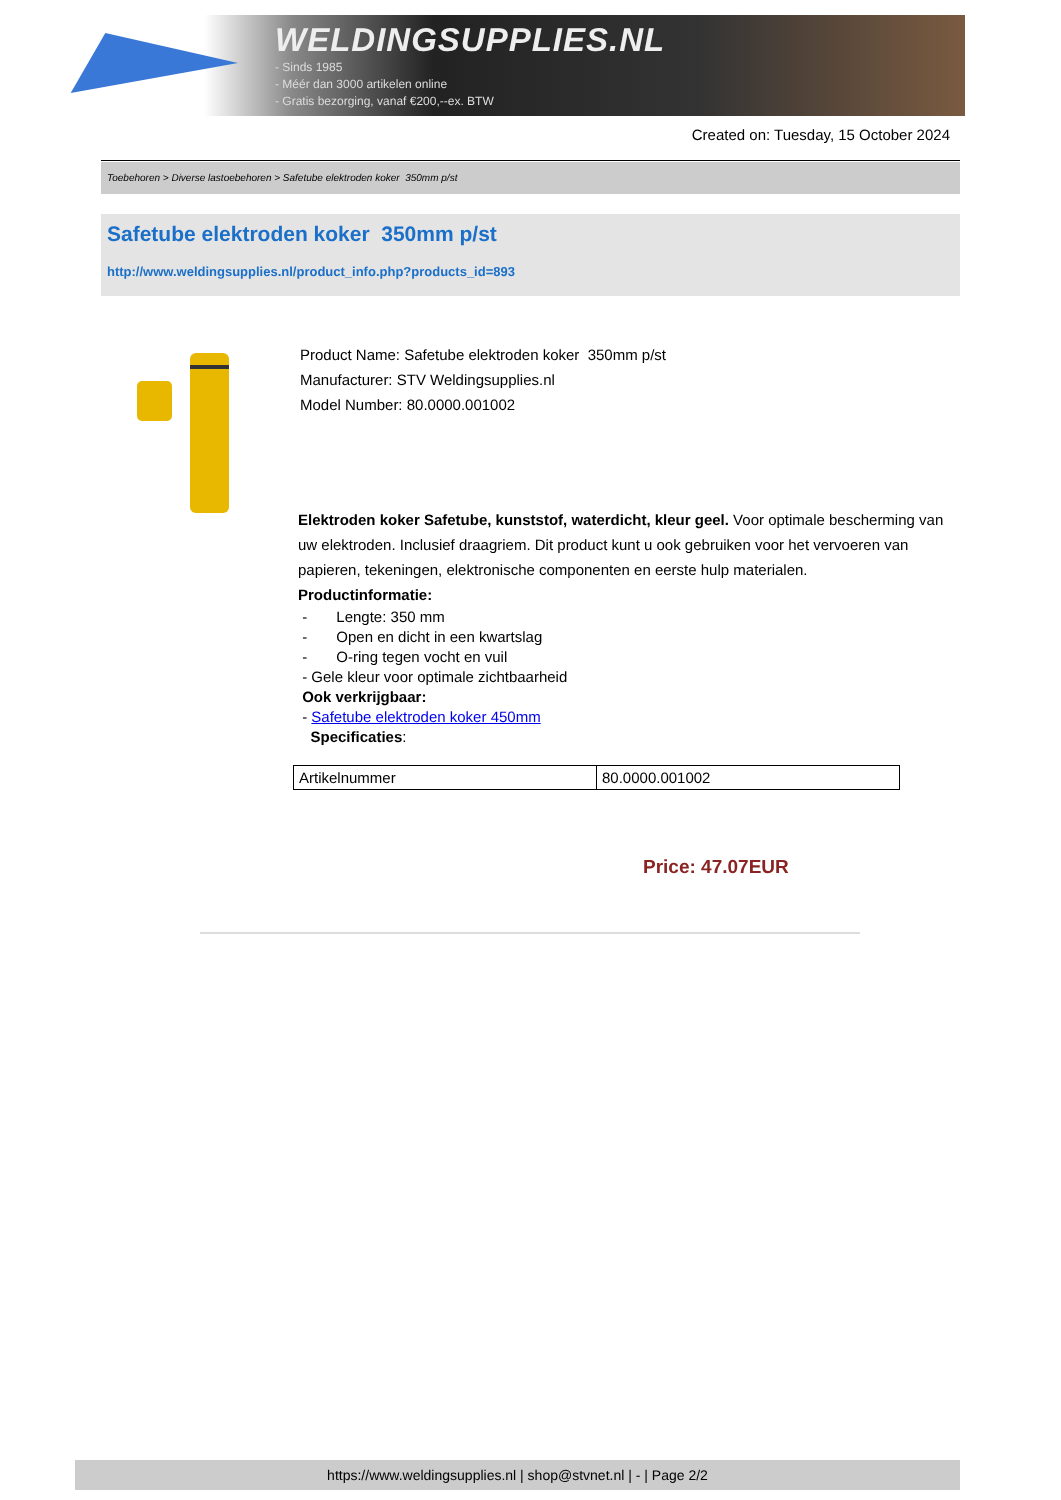WELDINGSUPPLIES.NL
- Sinds 1985
- Méér dan 3000 artikelen online
- Gratis bezorging, vanaf €200,--ex. BTW
Created on: Tuesday, 15 October 2024
Toebehoren > Diverse lastoebehoren > Safetube elektroden koker 350mm p/st
Safetube elektroden koker 350mm p/st
http://www.weldingsupplies.nl/product_info.php?products_id=893
Product Name: Safetube elektroden koker 350mm p/st
Manufacturer: STV Weldingsupplies.nl
Model Number: 80.0000.001002
Elektroden koker Safetube, kunststof, waterdicht, kleur geel. Voor optimale bescherming van uw elektroden. Inclusief draagriem. Dit product kunt u ook gebruiken voor het vervoeren van papieren, tekeningen, elektronische componenten en eerste hulp materialen. Productinformatie:
- Lengte: 350 mm
- Open en dicht in een kwartslag
- O-ring tegen vocht en vuil
- Gele kleur voor optimale zichtbaarheid
Ook verkrijgbaar:
- Safetube elektroden koker 450mm
Specificaties:
| Artikelnummer | 80.0000.001002 |
Price: 47.07EUR
https://www.weldingsupplies.nl | shop@stvnet.nl | - | Page 2/2